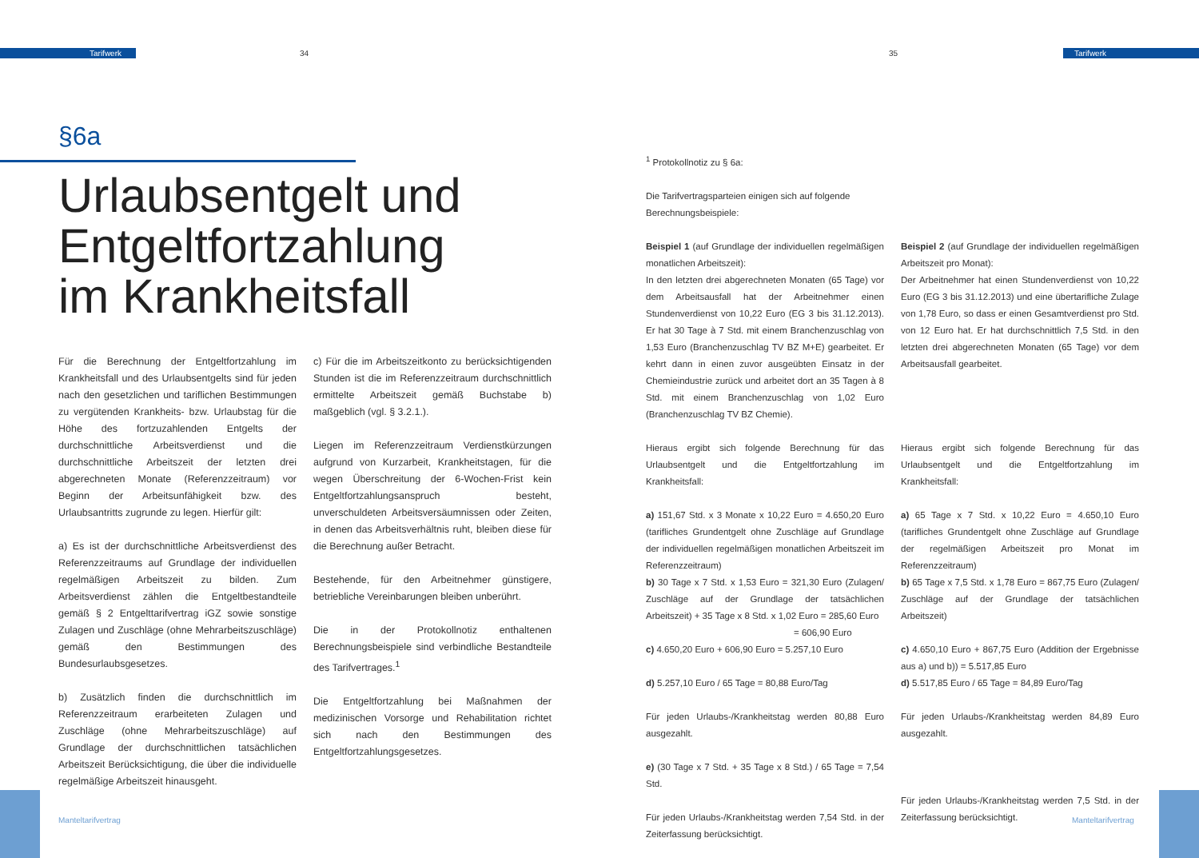Tarifwerk Tarifwerk
34 35
§6a
Urlaubsentgelt und
Entgeltfortzahlung
im Krankheitsfall
Für die Berechnung der Entgeltfortzahlung im Krankheitsfall und des Urlaubsentgelts sind für jeden nach den gesetzlichen und tariflichen Bestimmungen zu vergütenden Krankheits- bzw. Urlaubstag für die Höhe des fortzuzahlenden Entgelts der durchschnittliche Arbeitsverdienst und die durchschnittliche Arbeitszeit der letzten drei abgerechneten Monate (Referenzzeitraum) vor Beginn der Arbeitsunfähigkeit bzw. des Urlaubsantritts zugrunde zu legen. Hierfür gilt:
a) Es ist der durchschnittliche Arbeitsverdienst des Referenzzeitraums auf Grundlage der individuellen regelmäßigen Arbeitszeit zu bilden. Zum Arbeitsverdienst zählen die Entgeltbestandteile gemäß § 2 Entgelttarifvertrag iGZ sowie sonstige Zulagen und Zuschläge (ohne Mehrarbeitszuschläge) gemäß den Bestimmungen des Bundesurlaubsgesetzes.
b) Zusätzlich finden die durchschnittlich im Referenzzeitraum erarbeiteten Zulagen und Zuschläge (ohne Mehrarbeitszuschläge) auf Grundlage der durchschnittlichen tatsächlichen Arbeitszeit Berücksichtigung, die über die individuelle regelmäßige Arbeitszeit hinausgeht.
c) Für die im Arbeitszeitkonto zu berücksichtigenden Stunden ist die im Referenzzeitraum durchschnittlich ermittelte Arbeitszeit gemäß Buchstabe b) maßgeblich (vgl. § 3.2.1.).
Liegen im Referenzzeitraum Verdienstkürzungen aufgrund von Kurzarbeit, Krankheitstagen, für die wegen Überschreitung der 6-Wochen-Frist kein Entgeltfortzahlungsanspruch besteht, unverschuldeten Arbeitsversäumnissen oder Zeiten, in denen das Arbeitsverhältnis ruht, bleiben diese für die Berechnung außer Betracht.
Bestehende, für den Arbeitnehmer günstigere, betriebliche Vereinbarungen bleiben unberührt.
Die in der Protokollnotiz enthaltenen Berechnungsbeispiele sind verbindliche Bestandteile des Tarifvertrages.<sup>1</sup>
Die Entgeltfortzahlung bei Maßnahmen der medizinischen Vorsorge und Rehabilitation richtet sich nach den Bestimmungen des Entgeltfortzahlungsgesetzes.
<sup>1</sup> Protokollnotiz zu § 6a:
Die Tarifvertragsparteien einigen sich auf folgende Berechnungsbeispiele:
Beispiel 1 (auf Grundlage der individuellen regelmäßigen monatlichen Arbeitszeit):
In den letzten drei abgerechneten Monaten (65 Tage) vor dem Arbeitsausfall hat der Arbeitnehmer einen Stundenverdienst von 10,22 Euro (EG 3 bis 31.12.2013). Er hat 30 Tage à 7 Std. mit einem Branchenzuschlag von 1,53 Euro (Branchenzuschlag TV BZ M+E) gearbeitet. Er kehrt dann in einen zuvor ausgeübten Einsatz in der Chemieindustrie zurück und arbeitet dort an 35 Tagen à 8 Std. mit einem Branchenzuschlag von 1,02 Euro (Branchenzuschlag TV BZ Chemie).
Hieraus ergibt sich folgende Berechnung für das Urlaubsentgelt und die Entgeltfortzahlung im Krankheitsfall:
a) 151,67 Std. x 3 Monate x 10,22 Euro = 4.650,20 Euro (tarifliches Grundentgelt ohne Zuschläge auf Grundlage der individuellen regelmäßigen monatlichen Arbeitszeit im Referenzzeitraum)
b) 30 Tage x 7 Std. x 1,53 Euro = 321,30 Euro (Zulagen/ Zuschläge auf der Grundlage der tatsächlichen Arbeitszeit) + 35 Tage x 8 Std. x 1,02 Euro = 285,60 Euro
= 606,90 Euro
c) 4.650,20 Euro + 606,90 Euro = 5.257,10 Euro
d) 5.257,10 Euro / 65 Tage = 80,88 Euro/Tag
Für jeden Urlaubs-/Krankheitstag werden 80,88 Euro ausgezahlt.
e) (30 Tage x 7 Std. + 35 Tage x 8 Std.) / 65 Tage = 7,54 Std.
Für jeden Urlaubs-/Krankheitstag werden 7,54 Std. in der Zeiterfassung berücksichtigt.
Beispiel 2 (auf Grundlage der individuellen regelmäßigen Arbeitszeit pro Monat):
Der Arbeitnehmer hat einen Stundenverdienst von 10,22 Euro (EG 3 bis 31.12.2013) und eine übertarifliche Zulage von 1,78 Euro, so dass er einen Gesamtverdienst pro Std. von 12 Euro hat. Er hat durchschnittlich 7,5 Std. in den letzten drei abgerechneten Monaten (65 Tage) vor dem Arbeitsausfall gearbeitet.
Hieraus ergibt sich folgende Berechnung für das Urlaubsentgelt und die Entgeltfortzahlung im Krankheitsfall:
a) 65 Tage x 7 Std. x 10,22 Euro = 4.650,10 Euro (tarifliches Grundentgelt ohne Zuschläge auf Grundlage der regelmäßigen Arbeitszeit pro Monat im Referenzzeitraum)
b) 65 Tage x 7,5 Std. x 1,78 Euro = 867,75 Euro (Zulagen/ Zuschläge auf der Grundlage der tatsächlichen Arbeitszeit)
c) 4.650,10 Euro + 867,75 Euro (Addition der Ergebnisse aus a) und b)) = 5.517,85 Euro
d) 5.517,85 Euro / 65 Tage = 84,89 Euro/Tag
Für jeden Urlaubs-/Krankheitstag werden 84,89 Euro ausgezahlt.
Für jeden Urlaubs-/Krankheitstag werden 7,5 Std. in der Zeiterfassung berücksichtigt.
Manteltarifvertrag Manteltarifvertrag